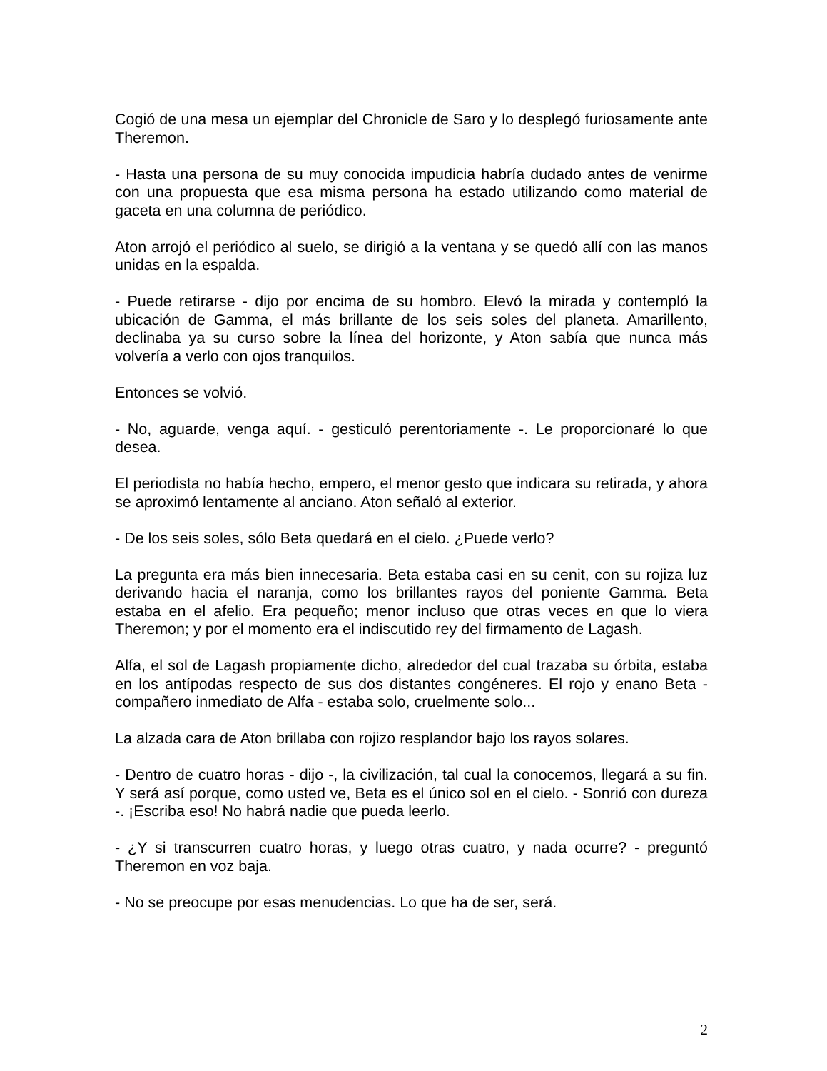Cogió de una mesa un ejemplar del Chronicle de Saro y lo desplegó furiosamente ante Theremon.
- Hasta una persona de su muy conocida impudicia habría dudado antes de venirme con una propuesta que esa misma persona ha estado utilizando como material de gaceta en una columna de periódico.
Aton arrojó el periódico al suelo, se dirigió a la ventana y se quedó allí con las manos unidas en la espalda.
- Puede retirarse - dijo por encima de su hombro. Elevó la mirada y contempló la ubicación de Gamma, el más brillante de los seis soles del planeta. Amarillento, declinaba ya su curso sobre la línea del horizonte, y Aton sabía que nunca más volvería a verlo con ojos tranquilos.
Entonces se volvió.
- No, aguarde, venga aquí. - gesticuló perentoriamente -. Le proporcionaré lo que desea.
El periodista no había hecho, empero, el menor gesto que indicara su retirada, y ahora se aproximó lentamente al anciano. Aton señaló al exterior.
- De los seis soles, sólo Beta quedará en el cielo. ¿Puede verlo?
La pregunta era más bien innecesaria. Beta estaba casi en su cenit, con su rojiza luz derivando hacia el naranja, como los brillantes rayos del poniente Gamma. Beta estaba en el afelio. Era pequeño; menor incluso que otras veces en que lo viera Theremon; y por el momento era el indiscutido rey del firmamento de Lagash.
Alfa, el sol de Lagash propiamente dicho, alrededor del cual trazaba su órbita, estaba en los antípodas respecto de sus dos distantes congéneres. El rojo y enano Beta - compañero inmediato de Alfa - estaba solo, cruelmente solo...
La alzada cara de Aton brillaba con rojizo resplandor bajo los rayos solares.
- Dentro de cuatro horas - dijo -, la civilización, tal cual la conocemos, llegará a su fin. Y será así porque, como usted ve, Beta es el único sol en el cielo. - Sonrió con dureza -. ¡Escriba eso! No habrá nadie que pueda leerlo.
- ¿Y si transcurren cuatro horas, y luego otras cuatro, y nada ocurre? - preguntó Theremon en voz baja.
- No se preocupe por esas menudencias. Lo que ha de ser, será.
2